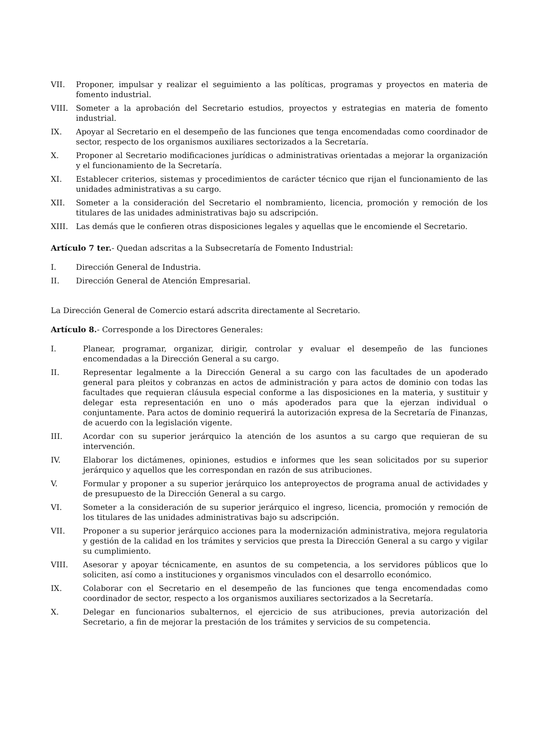VII. Proponer, impulsar y realizar el seguimiento a las políticas, programas y proyectos en materia de fomento industrial.
VIII. Someter a la aprobación del Secretario estudios, proyectos y estrategias en materia de fomento industrial.
IX. Apoyar al Secretario en el desempeño de las funciones que tenga encomendadas como coordinador de sector, respecto de los organismos auxiliares sectorizados a la Secretaría.
X. Proponer al Secretario modificaciones jurídicas o administrativas orientadas a mejorar la organización y el funcionamiento de la Secretaría.
XI. Establecer criterios, sistemas y procedimientos de carácter técnico que rijan el funcionamiento de las unidades administrativas a su cargo.
XII. Someter a la consideración del Secretario el nombramiento, licencia, promoción y remoción de los titulares de las unidades administrativas bajo su adscripción.
XIII. Las demás que le confieren otras disposiciones legales y aquellas que le encomiende el Secretario.
Artículo 7 ter.- Quedan adscritas a la Subsecretaría de Fomento Industrial:
I. Dirección General de Industria.
II. Dirección General de Atención Empresarial.
La Dirección General de Comercio estará adscrita directamente al Secretario.
Artículo 8.- Corresponde a los Directores Generales:
I. Planear, programar, organizar, dirigir, controlar y evaluar el desempeño de las funciones encomendadas a la Dirección General a su cargo.
II. Representar legalmente a la Dirección General a su cargo con las facultades de un apoderado general para pleitos y cobranzas en actos de administración y para actos de dominio con todas las facultades que requieran cláusula especial conforme a las disposiciones en la materia, y sustituir y delegar esta representación en uno o más apoderados para que la ejerzan individual o conjuntamente. Para actos de dominio requerirá la autorización expresa de la Secretaría de Finanzas, de acuerdo con la legislación vigente.
III. Acordar con su superior jerárquico la atención de los asuntos a su cargo que requieran de su intervención.
IV. Elaborar los dictámenes, opiniones, estudios e informes que les sean solicitados por su superior jerárquico y aquellos que les correspondan en razón de sus atribuciones.
V. Formular y proponer a su superior jerárquico los anteproyectos de programa anual de actividades y de presupuesto de la Dirección General a su cargo.
VI. Someter a la consideración de su superior jerárquico el ingreso, licencia, promoción y remoción de los titulares de las unidades administrativas bajo su adscripción.
VII. Proponer a su superior jerárquico acciones para la modernización administrativa, mejora regulatoria y gestión de la calidad en los trámites y servicios que presta la Dirección General a su cargo y vigilar su cumplimiento.
VIII. Asesorar y apoyar técnicamente, en asuntos de su competencia, a los servidores públicos que lo soliciten, así como a instituciones y organismos vinculados con el desarrollo económico.
IX. Colaborar con el Secretario en el desempeño de las funciones que tenga encomendadas como coordinador de sector, respecto a los organismos auxiliares sectorizados a la Secretaría.
X. Delegar en funcionarios subalternos, el ejercicio de sus atribuciones, previa autorización del Secretario, a fin de mejorar la prestación de los trámites y servicios de su competencia.